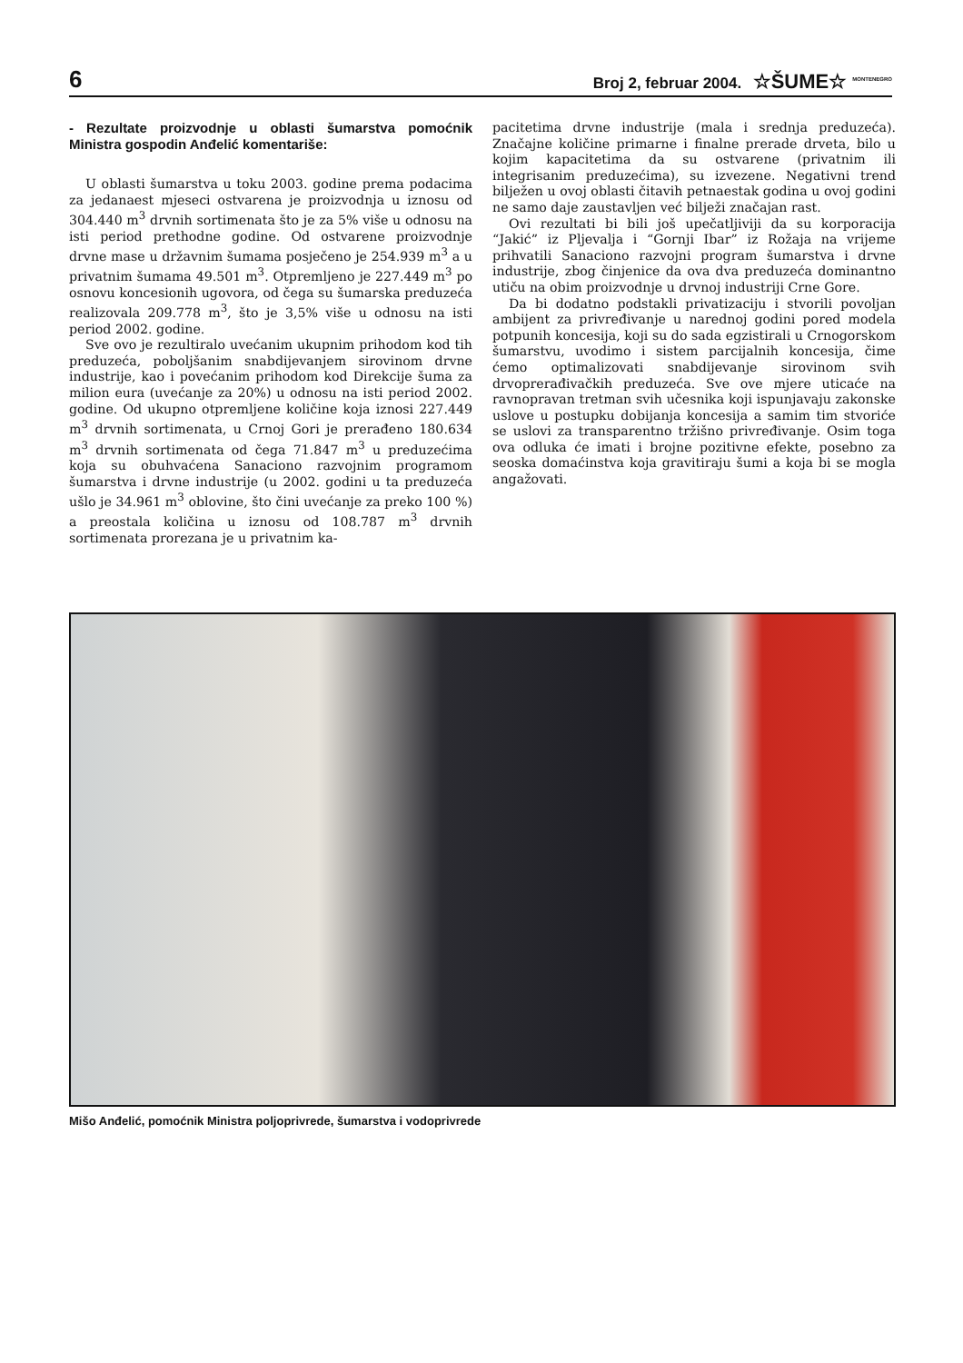6 Broj 2, februar 2004. ☆ŠUME☆ <sup>MONTENEGRO</sup>
- Rezultate proizvodnje u oblasti šumarstva pomoćnik Ministra gospodin Anđelić komentariše:
U oblasti šumarstva u toku 2003. godine prema podacima za jedanaest mjeseci ostvarena je proizvodnja u iznosu od 304.440 m<sup>3</sup> drvnih sortimenata što je za 5% više u odnosu na isti period prethodne godine. Od ostvarene proizvodnje drvne mase u državnim šumama posječeno je 254.939 m<sup>3</sup> a u privatnim šumama 49.501 m<sup>3</sup>. Otpremljeno je 227.449 m<sup>3</sup> po osnovu koncesionih ugovora, od čega su šumarska preduzeća realizovala 209.778 m<sup>3</sup>, što je 3,5% više u odnosu na isti period 2002. godine.
Sve ovo je rezultiralo uvećanim ukupnim prihodom kod tih preduzeća, poboljšanim snabdijevanjem sirovinom drvne industrije, kao i povećanim prihodom kod Direkcije šuma za milion eura (uvećanje za 20%) u odnosu na isti period 2002. godine. Od ukupno otpremljene količine koja iznosi 227.449 m<sup>3</sup> drvnih sortimenata, u Crnoj Gori je prerađeno 180.634 m<sup>3</sup> drvnih sortimenata od čega 71.847 m<sup>3</sup> u preduzećima koja su obuhvaćena Sanaciono razvojnim programom šumarstva i drvne industrije (u 2002. godini u ta preduzeća ušlo je 34.961 m<sup>3</sup> oblovine, što čini uvećanje za preko 100 %) a preostala količina u iznosu od 108.787 m<sup>3</sup> drvnih sortimenata prorezana je u privatnim ka-
pacitetima drvne industrije (mala i srednja preduzeća). Značajne količine primarne i finalne prerade drveta, bilo u kojim kapacitetima da su ostvarene (privatnim ili integrisanim preduzećima), su izvezene. Negativni trend bilježen u ovoj oblasti čitavih petnaestak godina u ovoj godini ne samo daje zaustavljen već bilježi značajan rast.
Ovi rezultati bi bili još upečatljiviji da su korporacija “Jakić” iz Pljevalja i “Gornji Ibar” iz Rožaja na vrijeme prihvatili Sanaciono razvojni program šumarstva i drvne industrije, zbog činjenice da ova dva preduzeća dominantno utiču na obim proizvodnje u drvnoj industriji Crne Gore.
Da bi dodatno podstakli privatizaciju i stvorili povoljan ambijent za privređivanje u narednoj godini pored modela potpunih koncesija, koji su do sada egzistirali u Crnogorskom šumarstvu, uvodimo i sistem parcijalnih koncesija, čime ćemo optimalizovati snabdijevanje sirovinom svih drvoprerađivačkih preduzeća. Sve ove mjere uticaće na ravnopravan tretman svih učesnika koji ispunjavaju zakonske uslove u postupku dobijanja koncesija a samim tim stvoriće se uslovi za transparentno tržišno privređivanje. Osim toga ova odluka će imati i brojne pozitivne efekte, posebno za seoska domaćinstva koja gravitiraju šumi a koja bi se mogla angažovati.
Mišo Anđelić, pomoćnik Ministra poljoprivrede, šumarstva i vodoprivrede